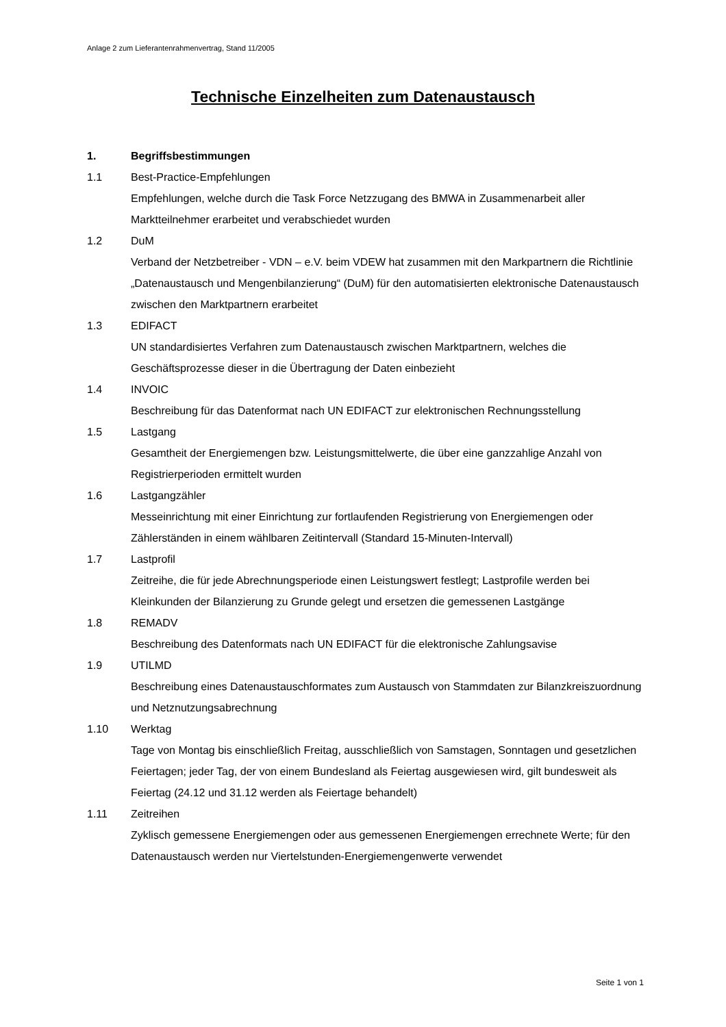Anlage 2 zum Lieferantenrahmenvertrag, Stand 11/2005
Technische Einzelheiten zum Datenaustausch
1. Begriffsbestimmungen
1.1 Best-Practice-Empfehlungen
Empfehlungen, welche durch die Task Force Netzzugang des BMWA in Zusammenarbeit aller Marktteilnehmer erarbeitet und verabschiedet wurden
1.2 DuM
Verband der Netzbetreiber - VDN – e.V. beim VDEW hat zusammen mit den Markpartnern die Richtlinie „Datenaustausch und Mengenbilanzierung“ (DuM) für den automatisierten elektronische Datenaustausch zwischen den Marktpartnern erarbeitet
1.3 EDIFACT
UN standardisiertes Verfahren zum Datenaustausch zwischen Marktpartnern, welches die Geschäftsprozesse dieser in die Übertragung der Daten einbezieht
1.4 INVOIC
Beschreibung für das Datenformat nach UN EDIFACT zur elektronischen Rechnungsstellung
1.5 Lastgang
Gesamtheit der Energiemengen bzw. Leistungsmittelwerte, die über eine ganzzahlige Anzahl von Registrierperioden ermittelt wurden
1.6 Lastgangzähler
Messeinrichtung mit einer Einrichtung zur fortlaufenden Registrierung von Energiemengen oder Zählerständen in einem wählbaren Zeitintervall (Standard 15-Minuten-Intervall)
1.7 Lastprofil
Zeitreihe, die für jede Abrechnungsperiode einen Leistungswert festlegt; Lastprofile werden bei Kleinkunden der Bilanzierung zu Grunde gelegt und ersetzen die gemessenen Lastgänge
1.8 REMADV
Beschreibung des Datenformats nach UN EDIFACT für die elektronische Zahlungsavise
1.9 UTILMD
Beschreibung eines Datenaustauschformates zum Austausch von Stammdaten zur Bilanzkreiszuordnung und Netznutzungsabrechnung
1.10 Werktag
Tage von Montag bis einschließlich Freitag, ausschließlich von Samstagen, Sonntagen und gesetzlichen Feiertagen; jeder Tag, der von einem Bundesland als Feiertag ausgewiesen wird, gilt bundesweit als Feiertag (24.12 und 31.12 werden als Feiertage behandelt)
1.11 Zeitreihen
Zyklisch gemessene Energiemengen oder aus gemessenen Energiemengen errechnete Werte; für den Datenaustausch werden nur Viertelstunden-Energiemengenwerte verwendet
Seite 1 von 1